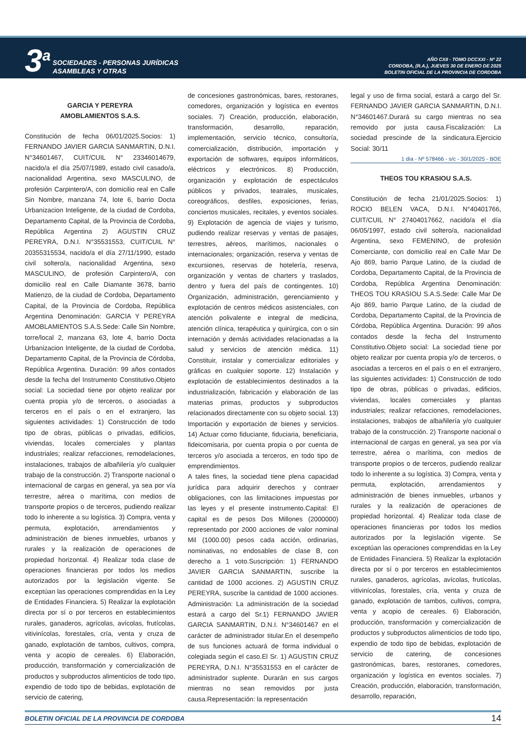3<sup>a</sup>
SOCIEDADES - PERSONAS JURÍDICAS
ASAMBLEAS Y OTRAS
AÑO CXII - TOMO DCCXXI - Nº 22
CORDOBA, (R.A.), JUEVES 30 DE ENERO DE 2025
BOLETIN OFICIAL DE LA PROVINCIA DE CORDOBA
GARCIA Y PEREYRA
AMOBLAMIENTOS S.A.S.
Constitución de fecha 06/01/2025.Socios: 1) FERNANDO JAVIER GARCIA SANMARTIN, D.N.I. N°34601467, CUIT/CUIL N° 23346014679, nacido/a el día 25/07/1989, estado civil casado/a, nacionalidad Argentina, sexo MASCULINO, de profesión Carpintero/A, con domicilio real en Calle Sin Nombre, manzana 74, lote 6, barrio Docta Urbanizacion Inteligente, de la ciudad de Cordoba, Departamento Capital, de la Provincia de Cordoba, República Argentina 2) AGUSTIN CRUZ PEREYRA, D.N.I. N°35531553, CUIT/CUIL N° 20355315534, nacido/a el día 27/11/1990, estado civil soltero/a, nacionalidad Argentina, sexo MASCULINO, de profesión Carpintero/A, con domicilio real en Calle Diamante 3678, barrio Matienzo, de la ciudad de Cordoba, Departamento Capital, de la Provincia de Cordoba, República Argentina Denominación: GARCIA Y PEREYRA AMOBLAMIENTOS S.A.S.Sede: Calle Sin Nombre, torre/local 2, manzana 63, lote 4, barrio Docta Urbanizacion Inteligente, de la ciudad de Cordoba, Departamento Capital, de la Provincia de Córdoba, República Argentina. Duración: 99 años contados desde la fecha del Instrumento Constitutivo.Objeto social: La sociedad tiene por objeto realizar por cuenta propia y/o de terceros, o asociadas a terceros en el país o en el extranjero, las siguientes actividades: 1) Construcción de todo tipo de obras, públicas o privadas, edificios, viviendas, locales comerciales y plantas industriales; realizar refacciones, remodelaciones, instalaciones, trabajos de albañilería y/o cualquier trabajo de la construcción. 2) Transporte nacional o internacional de cargas en general, ya sea por vía terrestre, aérea o marítima, con medios de transporte propios o de terceros, pudiendo realizar todo lo inherente a su logística. 3) Compra, venta y permuta, explotación, arrendamientos y administración de bienes inmuebles, urbanos y rurales y la realización de operaciones de propiedad horizontal. 4) Realizar toda clase de operaciones financieras por todos los medios autorizados por la legislación vigente. Se exceptúan las operaciones comprendidas en la Ley de Entidades Financiera. 5) Realizar la explotación directa por sí o por terceros en establecimientos rurales, ganaderos, agrícolas, avícolas, frutícolas, vitivinícolas, forestales, cría, venta y cruza de ganado, explotación de tambos, cultivos, compra, venta y acopio de cereales. 6) Elaboración, producción, transformación y comercialización de productos y subproductos alimenticios de todo tipo, expendio de todo tipo de bebidas, explotación de servicio de catering,
de concesiones gastronómicas, bares, restoranes, comedores, organización y logística en eventos sociales. 7) Creación, producción, elaboración, transformación, desarrollo, reparación, implementación, servicio técnico, consultoría, comercialización, distribución, importación y exportación de softwares, equipos informáticos, eléctricos y electrónicos. 8) Producción, organización y explotación de espectáculos públicos y privados, teatrales, musicales, coreográficos, desfiles, exposiciones, ferias, conciertos musicales, recitales, y eventos sociales. 9) Explotación de agencia de viajes y turismo, pudiendo realizar reservas y ventas de pasajes, terrestres, aéreos, marítimos, nacionales o internacionales; organización, reserva y ventas de excursiones, reservas de hotelería, reserva, organización y ventas de charters y traslados, dentro y fuera del país de contingentes. 10) Organización, administración, gerenciamiento y explotación de centros médicos asistenciales, con atención polivalente e integral de medicina, atención clínica, terapéutica y quirúrgica, con o sin internación y demás actividades relacionadas a la salud y servicios de atención médica. 11) Constituir, instalar y comercializar editoriales y gráficas en cualquier soporte. 12) Instalación y explotación de establecimientos destinados a la industrialización, fabricación y elaboración de las materias primas, productos y subproductos relacionados directamente con su objeto social. 13) Importación y exportación de bienes y servicios. 14) Actuar como fiduciante, fiduciaria, beneficiaria, fideicomisaria, por cuenta propia o por cuenta de terceros y/o asociada a terceros, en todo tipo de emprendimientos.
A tales fines, la sociedad tiene plena capacidad jurídica para adquirir derechos y contraer obligaciones, con las limitaciones impuestas por las leyes y el presente instrumento.Capital: El capital es de pesos Dos Millones (2000000) representado por 2000 acciones de valor nominal Mil (1000.00) pesos cada acción, ordinarias, nominativas, no endosables de clase B, con derecho a 1 voto.Suscripción: 1) FERNANDO JAVIER GARCIA SANMARTIN, suscribe la cantidad de 1000 acciones. 2) AGUSTIN CRUZ PEREYRA, suscribe la cantidad de 1000 acciones. Administración: La administración de la sociedad estará a cargo del Sr.1) FERNANDO JAVIER GARCIA SANMARTIN, D.N.I. N°34601467 en el carácter de administrador titular.En el desempeño de sus funciones actuará de forma individual o colegiada según el caso.El Sr. 1) AGUSTIN CRUZ PEREYRA, D.N.I. N°35531553 en el carácter de administrador suplente. Durarán en sus cargos mientras no sean removidos por justa causa.Representación: la representación
legal y uso de firma social, estará a cargo del Sr. FERNANDO JAVIER GARCIA SANMARTIN, D.N.I. N°34601467.Durará su cargo mientras no sea removido por justa causa.Fiscalización: La sociedad prescinde de la sindicatura.Ejercicio Social: 30/11
1 día - Nº 578466 - s/c - 30/1/2025 - BOE
THEOS TOU KRASIOU S.A.S.
Constitución de fecha 21/01/2025.Socios: 1) ROCIO BELEN VACA, D.N.I. N°40401766, CUIT/CUIL N° 27404017662, nacido/a el día 06/05/1997, estado civil soltero/a, nacionalidad Argentina, sexo FEMENINO, de profesión Comerciante, con domicilio real en Calle Mar De Ajo 869, barrio Parque Latino, de la ciudad de Cordoba, Departamento Capital, de la Provincia de Cordoba, República Argentina Denominación: THEOS TOU KRASIOU S.A.S.Sede: Calle Mar De Ajo 869, barrio Parque Latino, de la ciudad de Cordoba, Departamento Capital, de la Provincia de Córdoba, República Argentina. Duración: 99 años contados desde la fecha del Instrumento Constitutivo.Objeto social: La sociedad tiene por objeto realizar por cuenta propia y/o de terceros, o asociadas a terceros en el país o en el extranjero, las siguientes actividades: 1) Construcción de todo tipo de obras, públicas o privadas, edificios, viviendas, locales comerciales y plantas industriales; realizar refacciones, remodelaciones, instalaciones, trabajos de albañilería y/o cualquier trabajo de la construcción. 2) Transporte nacional o internacional de cargas en general, ya sea por vía terrestre, aérea o marítima, con medios de transporte propios o de terceros, pudiendo realizar todo lo inherente a su logística. 3) Compra, venta y permuta, explotación, arrendamientos y administración de bienes inmuebles, urbanos y rurales y la realización de operaciones de propiedad horizontal. 4) Realizar toda clase de operaciones financieras por todos los medios autorizados por la legislación vigente. Se exceptúan las operaciones comprendidas en la Ley de Entidades Financiera. 5) Realizar la explotación directa por sí o por terceros en establecimientos rurales, ganaderos, agrícolas, avícolas, frutícolas, vitivinícolas, forestales, cría, venta y cruza de ganado, explotación de tambos, cultivos, compra, venta y acopio de cereales. 6) Elaboración, producción, transformación y comercialización de productos y subproductos alimenticios de todo tipo, expendio de todo tipo de bebidas, explotación de servicio de catering, de concesiones gastronómicas, bares, restoranes, comedores, organización y logística en eventos sociales. 7) Creación, producción, elaboración, transformación, desarrollo, reparación,
BOLETIN OFICIAL DE LA PROVINCIA DE CORDOBA 14